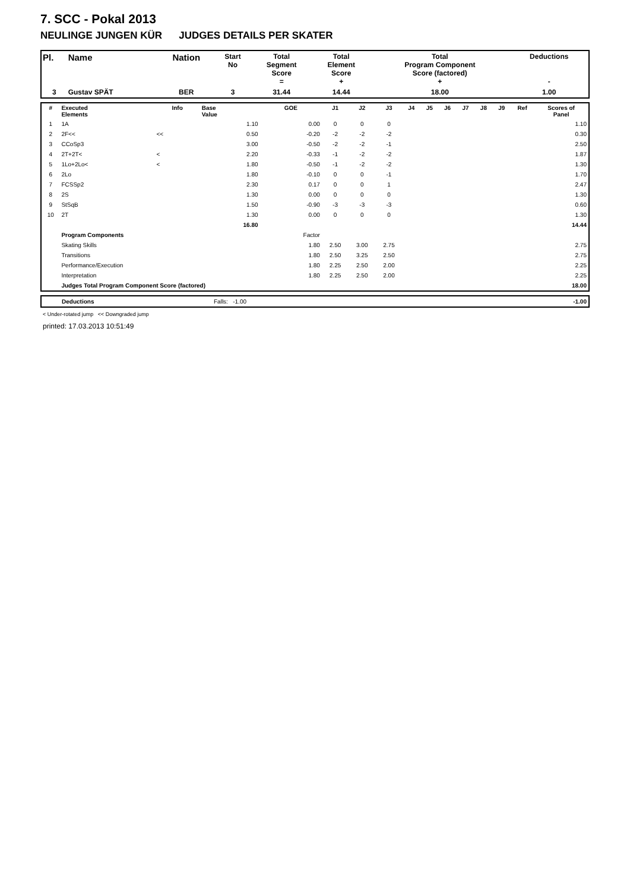7. SCC - Pokal 2013
NEULINGE JUNGEN KÜR JUDGES DETAILS PER SKATER
| Pl. | Name | Nation | Start No | Total Segment Score = | Total Element Score + | Total Program Component Score (factored) + | Deductions - |
| --- | --- | --- | --- | --- | --- | --- | --- |
| 3 | Gustav SPÄT | BER | 3 | 31.44 | 14.44 | 18.00 | 1.00 |
| # | Executed Elements | Info | Base Value | GOE | J1 | J2 | J3 | J4 | J5 | J6 | J7 | J8 | J9 | Ref | Scores of Panel |
| --- | --- | --- | --- | --- | --- | --- | --- | --- | --- | --- | --- | --- | --- | --- | --- |
| 1 | 1A | | 1.10 | 0.00 | 0 | 0 | 0 | | | | | | | | 1.10 |
| 2 | 2F<< | << | 0.50 | -0.20 | -2 | -2 | -2 | | | | | | | | 0.30 |
| 3 | CCoSp3 | | 3.00 | -0.50 | -2 | -2 | -1 | | | | | | | | 2.50 |
| 4 | 2T+2T< | < | 2.20 | -0.33 | -1 | -2 | -2 | | | | | | | | 1.87 |
| 5 | 1Lo+2Lo< | < | 1.80 | -0.50 | -1 | -2 | -2 | | | | | | | | 1.30 |
| 6 | 2Lo | | 1.80 | -0.10 | 0 | 0 | -1 | | | | | | | | 1.70 |
| 7 | FCSSp2 | | 2.30 | 0.17 | 0 | 0 | 1 | | | | | | | | 2.47 |
| 8 | 2S | | 1.30 | 0.00 | 0 | 0 | 0 | | | | | | | | 1.30 |
| 9 | StSqB | | 1.50 | -0.90 | -3 | -3 | -3 | | | | | | | | 0.60 |
| 10 | 2T | | 1.30 | 0.00 | 0 | 0 | 0 | | | | | | | | 1.30 |
| | | | 16.80 | | | | | | | | | | | | 14.44 |
| | Program Components | | | Factor | | | | | | | | | | | |
| | Skating Skills | | | 1.80 | 2.50 | 3.00 | 2.75 | | | | | | | | 2.75 |
| | Transitions | | | 1.80 | 2.50 | 3.25 | 2.50 | | | | | | | | 2.75 |
| | Performance/Execution | | | 1.80 | 2.25 | 2.50 | 2.00 | | | | | | | | 2.25 |
| | Interpretation | | | 1.80 | 2.25 | 2.50 | 2.00 | | | | | | | | 2.25 |
| | Judges Total Program Component Score (factored) | | | | | | | | | | | | | | 18.00 |
| | Deductions | Falls: -1.00 | -1.00 |
< Under-rotated jump << Downgraded jump
printed: 17.03.2013 10:51:49